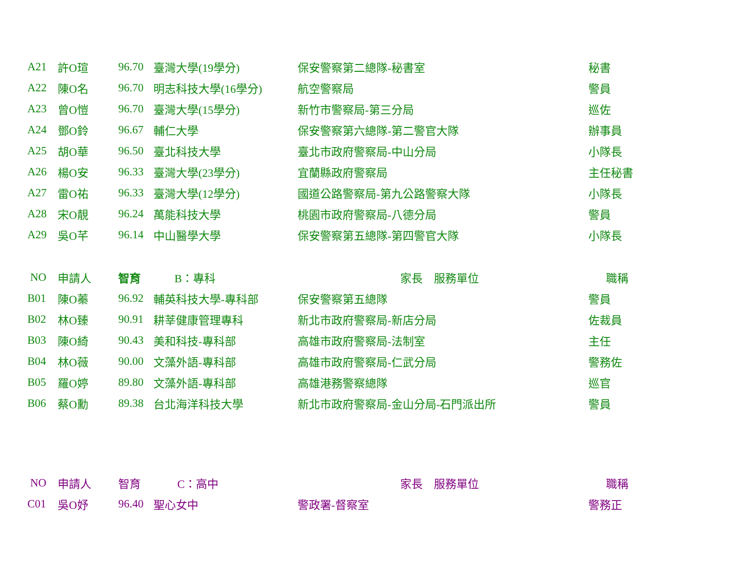| A21 | 許O瑄 | 96.70 | 臺灣大學(19學分) | 保安警察第二總隊-秘書室 | 秘書 |
| A22 | 陳O名 | 96.70 | 明志科技大學(16學分) | 航空警察局 | 警員 |
| A23 | 曾O愷 | 96.70 | 臺灣大學(15學分) | 新竹市警察局-第三分局 | 巡佐 |
| A24 | 鄧O鈴 | 96.67 | 輔仁大學 | 保安警察第六總隊-第二警官大隊 | 辦事員 |
| A25 | 胡O華 | 96.50 | 臺北科技大學 | 臺北市政府警察局-中山分局 | 小隊長 |
| A26 | 楊O安 | 96.33 | 臺灣大學(23學分) | 宜蘭縣政府警察局 | 主任秘書 |
| A27 | 雷O祐 | 96.33 | 臺灣大學(12學分) | 國道公路警察局-第九公路警察大隊 | 小隊長 |
| A28 | 宋O靚 | 96.24 | 萬能科技大學 | 桃園市政府警察局-八德分局 | 警員 |
| A29 | 吳O芊 | 96.14 | 中山醫學大學 | 保安警察第五總隊-第四警官大隊 | 小隊長 |
| NO | 申請人 | 智育 B：專科 | | 家長 服務單位 | 職稱 |
| --- | --- | --- | --- | --- | --- |
| B01 | 陳O蓁 | 96.92 | 輔英科技大學-專科部 | 保安警察第五總隊 | 警員 |
| B02 | 林O臻 | 90.91 | 耕莘健康管理專科 | 新北市政府警察局-新店分局 | 佐裁員 |
| B03 | 陳O綺 | 90.43 | 美和科技-專科部 | 高雄市政府警察局-法制室 | 主任 |
| B04 | 林O薇 | 90.00 | 文藻外語-專科部 | 高雄市政府警察局-仁武分局 | 警務佐 |
| B05 | 羅O婷 | 89.80 | 文藻外語-專科部 | 高雄港務警察總隊 | 巡官 |
| B06 | 蔡O勳 | 89.38 | 台北海洋科技大學 | 新北市政府警察局-金山分局-石門派出所 | 警員 |
| NO | 申請人 | 智育 C：高中 | | 家長 服務單位 | 職稱 |
| --- | --- | --- | --- | --- | --- |
| C01 | 吳O妤 | 96.40 | 聖心女中 | 警政署-督察室 | 警務正 |